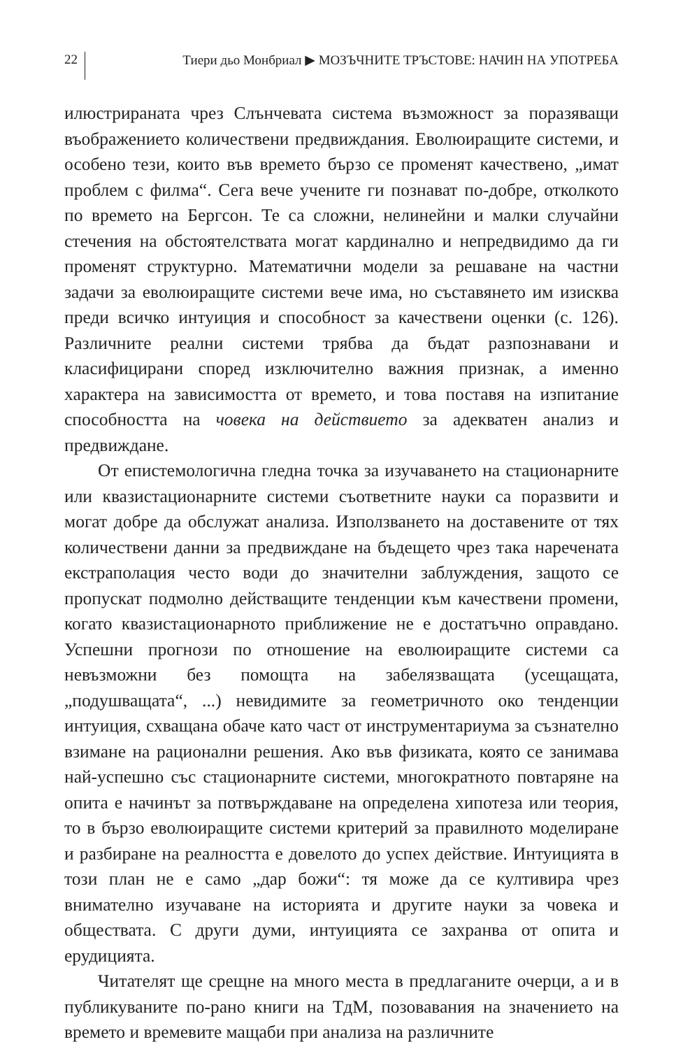22 Тиери дьо Монбриал ▶ МОЗЪЧНИТЕ ТРЪСТОВЕ: НАЧИН НА УПОТРЕБА
илюстрираната чрез Слънчевата система възможност за поразяващи въображението количествени предвиждания. Еволюиращите системи, и особено тези, които във времето бързо се променят качествено, „имат проблем с филма“. Сега вече учените ги познават по-добре, отколкото по времето на Бергсон. Те са сложни, нелинейни и малки случайни стечения на обстоятелствата могат кардинално и непредвидимо да ги променят структурно. Математични модели за решаване на частни задачи за еволюиращите системи вече има, но съставянето им изисква преди всичко интуиция и способност за качествени оценки (с. 126). Различните реални системи трябва да бъдат разпознавани и класифицирани според изключително важния признак, а именно характера на зависимостта от времето, и това поставя на изпитание способността на човека на действието за адекватен анализ и предвиждане.
От епистемологична гледна точка за изучаването на стационарните или квазистационарните системи съответните науки са поразвити и могат добре да обслужат анализа. Използването на доставените от тях количествени данни за предвиждане на бъдещето чрез така наречената екстраполация често води до значителни заблуждения, защото се пропускат подмолно действащите тенденции към качествени промени, когато квазистационарното приближение не е достатъчно оправдано. Успешни прогнози по отношение на еволюиращите системи са невъзможни без помощта на забелязващата (усещащата, „подушващата“, ...) невидимите за геометричното око тенденции интуиция, схващана обаче като част от инструментариума за съзнателно взимане на рационални решения. Ако във физиката, която се занимава най-успешно със стационарните системи, многократното повтаряне на опита е начинът за потвърждаване на определена хипотеза или теория, то в бързо еволюиращите системи критерий за правилното моделиране и разбиране на реалността е довелото до успех действие. Интуицията в този план не е само „дар божи“: тя може да се култивира чрез внимателно изучаване на историята и другите науки за човека и обществата. С други думи, интуицията се захранва от опита и ерудицията.
Читателят ще срещне на много места в предлаганите очерци, а и в публикуваните по-рано книги на ТдМ, позовавания на значението на времето и времевите мащаби при анализа на различните